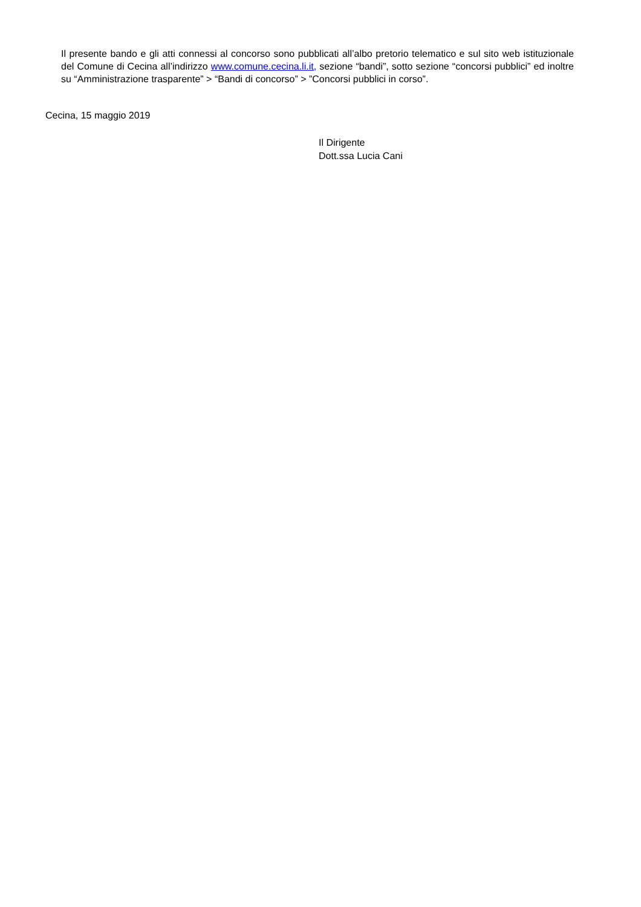Il presente bando e gli atti connessi al concorso sono pubblicati all’albo pretorio telematico e sul sito web istituzionale del Comune di Cecina all’indirizzo www.comune.cecina.li.it, sezione “bandi”, sotto sezione “concorsi pubblici” ed inoltre su “Amministrazione trasparente” > “Bandi di concorso” > ”Concorsi pubblici in corso”.
Cecina, 15 maggio 2019
Il Dirigente
Dott.ssa Lucia Cani